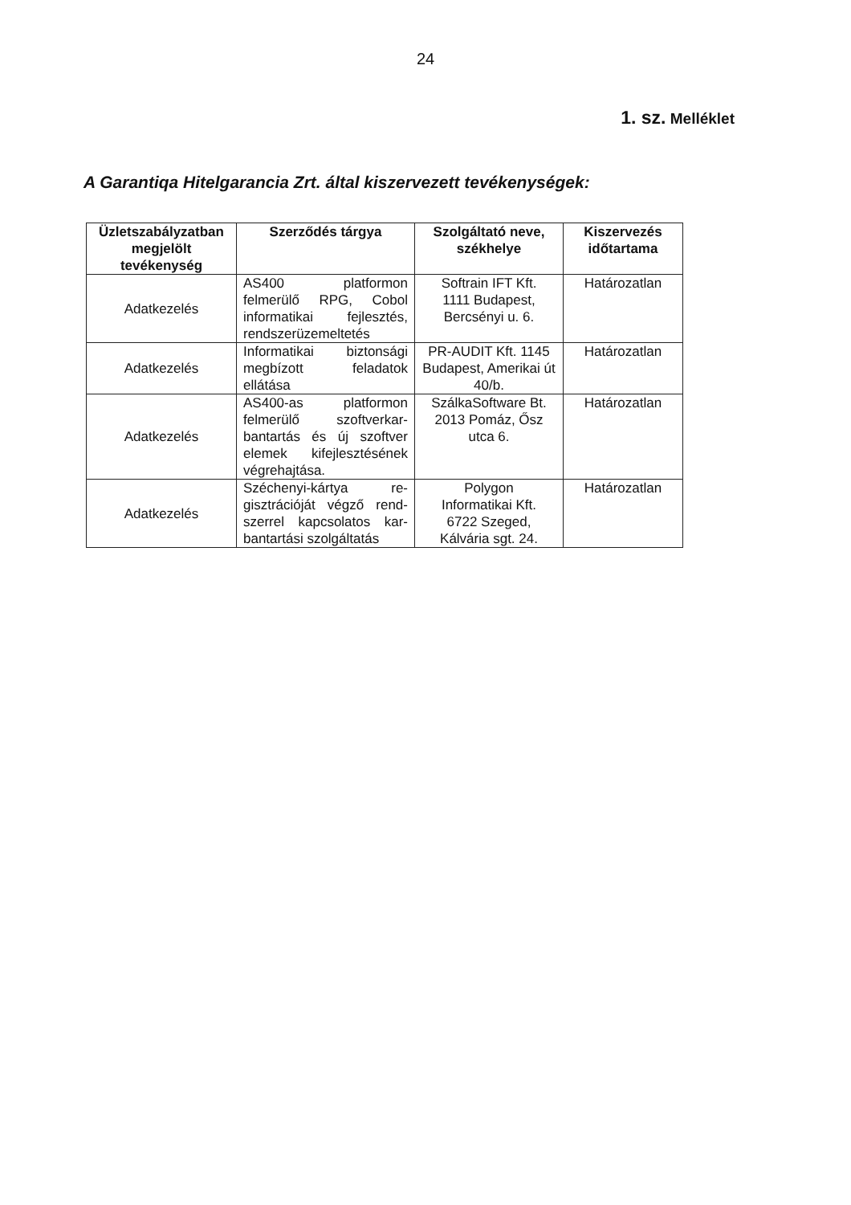24
1. sz. Melléklet
A Garantiqa Hitelgarancia Zrt. által kiszervezett tevékenységek:
| Üzletszabályzatban megjelölt tevékenység | Szerződés tárgya | Szolgáltató neve, székhelye | Kiszervezés időtartama |
| --- | --- | --- | --- |
| Adatkezelés | AS400 platformon felmerülő RPG, Cobol informatikai fejlesztés, rendszerüzemeltetés | Softrain IFT Kft. 1111 Budapest, Bercsényi u. 6. | Határozatlan |
| Adatkezelés | Informatikai biztonsági megbízott feladatok ellátása | PR-AUDIT Kft. 1145 Budapest, Amerikai út 40/b. | Határozatlan |
| Adatkezelés | AS400-as platformon felmerülő szoftverkar-bantartás és új szoftver elemek kifejlesztésének végrehajtása. | SzálkaSoftware Bt. 2013 Pomáz, Ősz utca 6. | Határozatlan |
| Adatkezelés | Széchenyi-kártya re-gisztrációját végző rend-szerrel kapcsolatos kar-bantartási szolgáltatás | Polygon Informatikai Kft. 6722 Szeged, Kálvária sgt. 24. | Határozatlan |